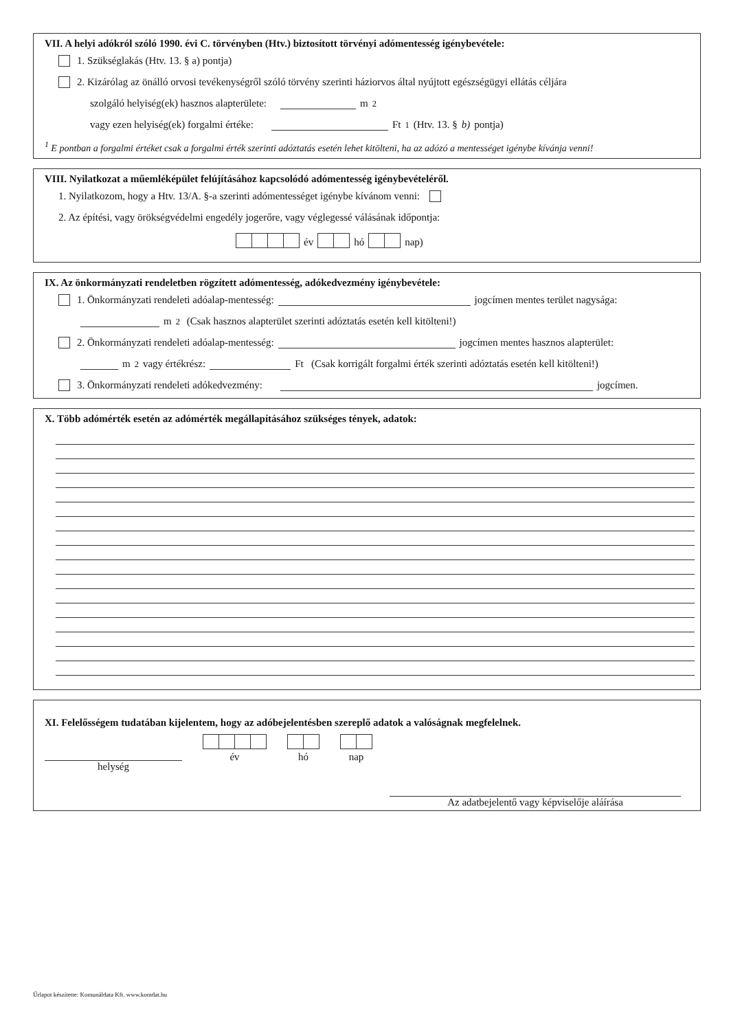VII. A helyi adókról szóló 1990. évi C. törvényben (Htv.) biztosított törvényi adómentesség igénybevétele:
1. Szükséglakás (Htv. 13. § a) pontja)
2. Kizárólag az önálló orvosi tevékenységről szóló törvény szerinti háziorvos által nyújtott egészségügyi ellátás céljára
szolgáló helyiség(ek) hasznos alapterülete: m<sup>2</sup>
vagy ezen helyiség(ek) forgalmi értéke: Ft<sup>1</sup> (Htv. 13. § b) pontja)
<sup>1</sup> E pontban a forgalmi értéket csak a forgalmi érték szerinti adóztatás esetén lehet kitölteni, ha az adózó a mentességet igénybe kívánja venni!
VIII. Nyilatkozat a műemléképület felújításához kapcsolódó adómentesség igénybevételéről.
1. Nyilatkozom, hogy a Htv. 13/A. §-a szerinti adómentességet igénybe kívánom venni:
2. Az építési, vagy örökségvédelmi engedély jogerőre, vagy véglegessé válásának időpontja:
év hó nap)
IX. Az önkormányzati rendeletben rögzített adómentesség, adókedvezmény igénybevétele:
1. Önkormányzati rendeleti adóalap-mentesség: jogcímen mentes terület nagysága:
m<sup>2</sup> (Csak hasznos alapterület szerinti adóztatás esetén kell kitölteni!)
2. Önkormányzati rendeleti adóalap-mentesség: jogcímen mentes hasznos alapterület:
m<sup>2</sup> vagy értékrész: Ft (Csak korrigált forgalmi érték szerinti adóztatás esetén kell kitölteni!)
3. Önkormányzati rendeleti adókedvezmény: jogcímen.
X. Több adómérték esetén az adómérték megállapításához szükséges tények, adatok:
XI. Felelősségem tudatában kijelentem, hogy az adóbejelentésben szereplő adatok a valóságnak megfelelnek.
helység
év
hó
nap
Az adatbejelentő vagy képviselője aláírása
Űrlapot készítette: Komunáldata Kft. www.komdat.hu